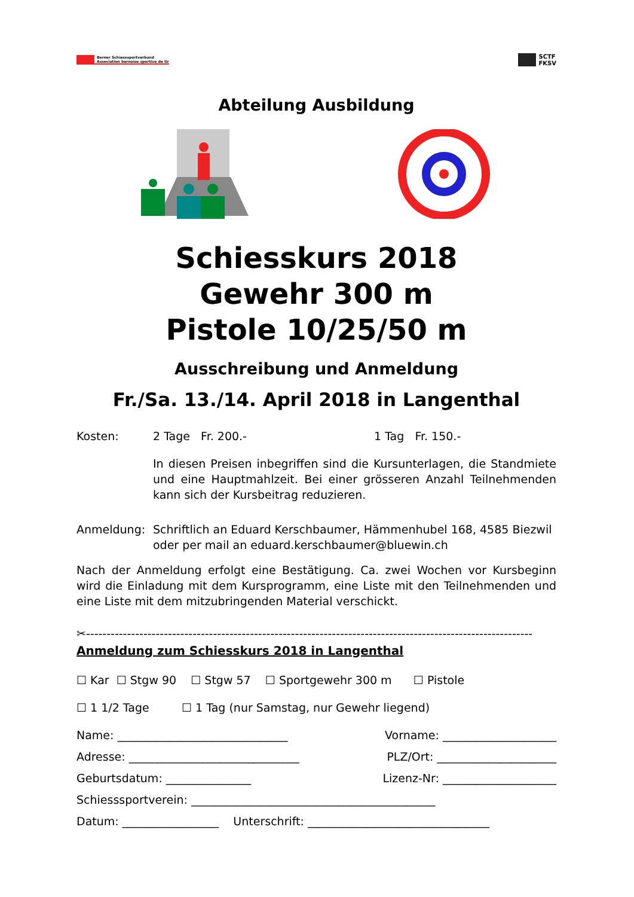Berner Schiesssportverband
Association bernoise sportive de tir
SCTF
FKSV
Abteilung Ausbildung
Schiesskurs 2018
Gewehr 300 m
Pistole 10/25/50 m
Ausschreibung und Anmeldung
Fr./Sa. 13./14. April 2018 in Langenthal
Kosten: 2 Tage Fr. 200.- 1 Tag Fr. 150.-
In diesen Preisen inbegriffen sind die Kursunterlagen, die Standmiete und eine Hauptmahlzeit. Bei einer grösseren Anzahl Teilnehmenden kann sich der Kursbeitrag reduzieren.
Anmeldung: Schriftlich an Eduard Kerschbaumer, Hämmenhubel 168, 4585 Biezwil
oder per mail an eduard.kerschbaumer@bluewin.ch
Nach der Anmeldung erfolgt eine Bestätigung. Ca. zwei Wochen vor Kursbeginn wird die Einladung mit dem Kursprogramm, eine Liste mit den Teilnehmenden und eine Liste mit dem mitzubringenden Material verschickt.
✂-------------------------------------------------------------------------------------------------------------
Anmeldung zum Schiesskurs 2018 in Langenthal
☐ Kar ☐ Stgw 90 ☐ Stgw 57 ☐ Sportgewehr 300 m ☐ Pistole
☐ 1 1/2 Tage ☐ 1 Tag (nur Samstag, nur Gewehr liegend)
Name: ______________________________ Vorname: ____________________
Adresse: ______________________________ PLZ/Ort: _____________________
Geburtsdatum: _______________ Lizenz-Nr: ____________________
Schiesssportverein: ___________________________________________
Datum: _________________ Unterschrift: ________________________________